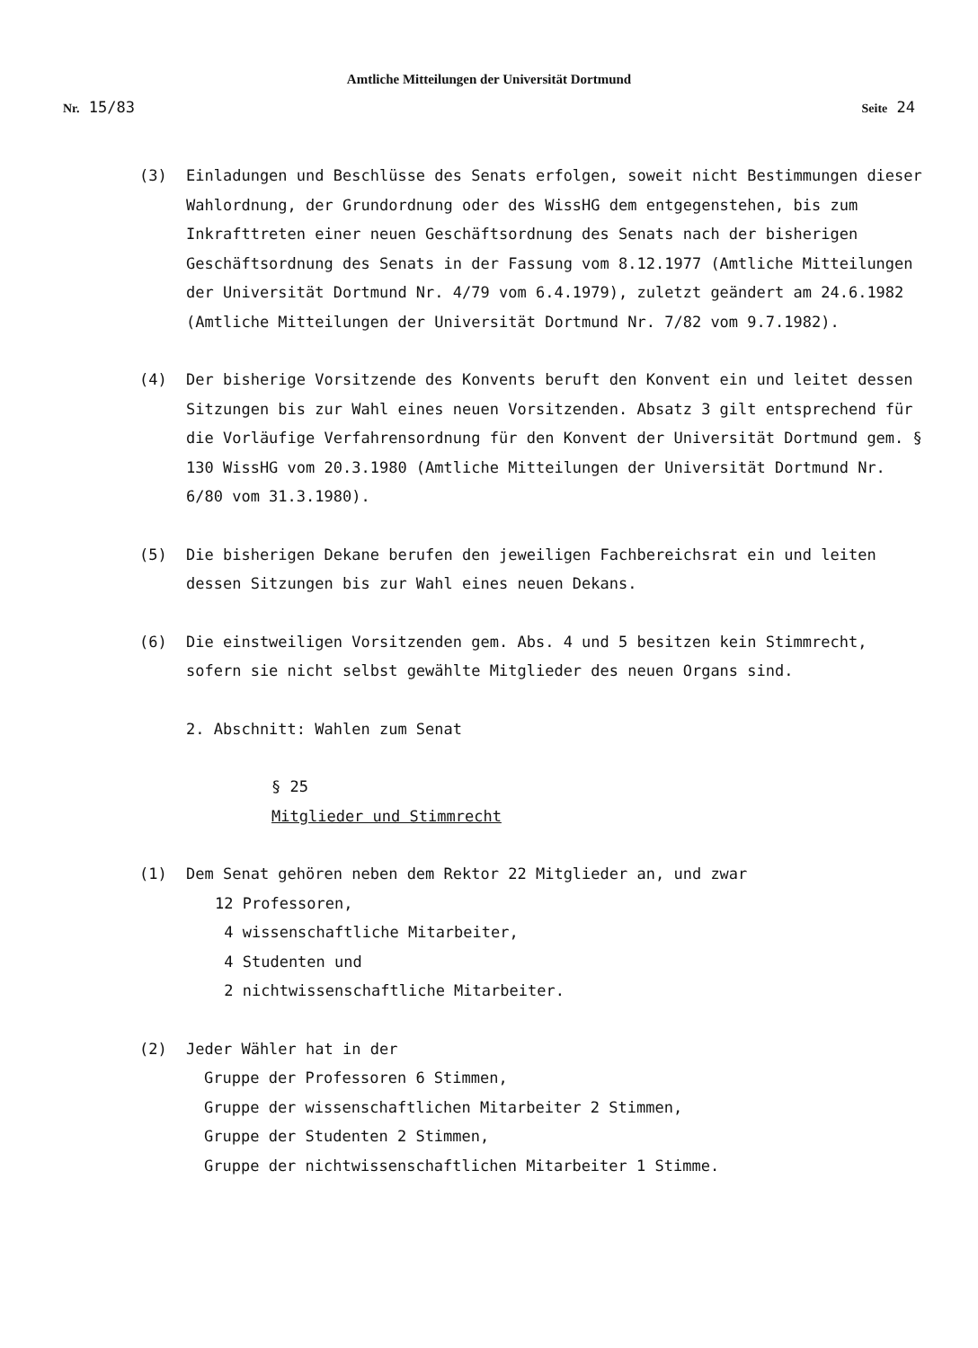Amtliche Mitteilungen der Universität Dortmund
Nr. 15/83 Seite 24
(3) Einladungen und Beschlüsse des Senats erfolgen, soweit nicht Bestimmungen dieser Wahlordnung, der Grundordnung oder des WissHG dem entgegenstehen, bis zum Inkrafttreten einer neuen Geschäftsordnung des Senats nach der bisherigen Geschäftsordnung des Senats in der Fassung vom 8.12.1977 (Amtliche Mitteilungen der Universität Dortmund Nr. 4/79 vom 6.4.1979), zuletzt geändert am 24.6.1982 (Amtliche Mitteilungen der Universität Dortmund Nr. 7/82 vom 9.7.1982).
(4) Der bisherige Vorsitzende des Konvents beruft den Konvent ein und leitet dessen Sitzungen bis zur Wahl eines neuen Vorsitzenden. Absatz 3 gilt entsprechend für die Vorläufige Verfahrensordnung für den Konvent der Universität Dortmund gem. § 130 WissHG vom 20.3.1980 (Amtliche Mitteilungen der Universität Dortmund Nr. 6/80 vom 31.3.1980).
(5) Die bisherigen Dekane berufen den jeweiligen Fachbereichsrat ein und leiten dessen Sitzungen bis zur Wahl eines neuen Dekans.
(6) Die einstweiligen Vorsitzenden gem. Abs. 4 und 5 besitzen kein Stimmrecht, sofern sie nicht selbst gewählte Mitglieder des neuen Organs sind.
2. Abschnitt: Wahlen zum Senat
§ 25
Mitglieder und Stimmrecht
(1) Dem Senat gehören neben dem Rektor 22 Mitglieder an, und zwar
12 Professoren,
4 wissenschaftliche Mitarbeiter,
4 Studenten und
2 nichtwissenschaftliche Mitarbeiter.
(2) Jeder Wähler hat in der
Gruppe der Professoren 6 Stimmen,
Gruppe der wissenschaftlichen Mitarbeiter 2 Stimmen,
Gruppe der Studenten 2 Stimmen,
Gruppe der nichtwissenschaftlichen Mitarbeiter 1 Stimme.